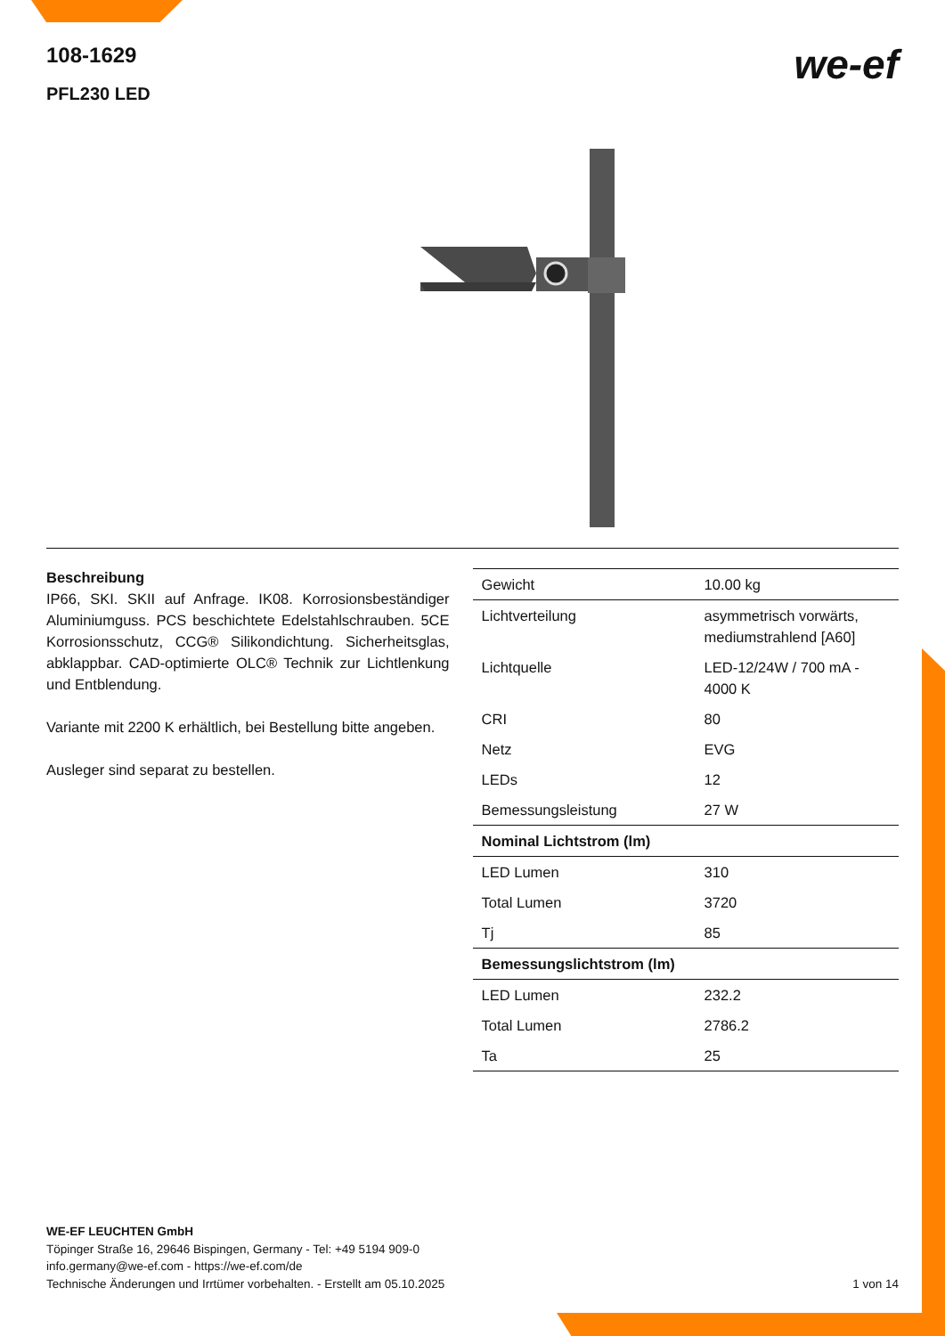108-1629
PFL230 LED
we-ef
Beschreibung
IP66, SKI. SKII auf Anfrage. IK08. Korrosionsbeständiger Aluminiumguss. PCS beschichtete Edelstahlschrauben. 5CE Korrosionsschutz, CCG® Silikondichtung. Sicherheitsglas, abklappbar. CAD-optimierte OLC® Technik zur Lichtlenkung und Entblendung.
Variante mit 2200 K erhältlich, bei Bestellung bitte angeben.
Ausleger sind separat zu bestellen.
| Gewicht | 10.00 kg |
| Lichtverteilung | asymmetrisch vorwärts, mediumstrahlend [A60] |
| Lichtquelle | LED-12/24W / 700 mA - 4000 K |
| CRI | 80 |
| Netz | EVG |
| LEDs | 12 |
| Bemessungsleistung | 27 W |
| Nominal Lichtstrom (lm) | |
| LED Lumen | 310 |
| Total Lumen | 3720 |
| Tj | 85 |
| Bemessungslichtstrom (lm) | |
| LED Lumen | 232.2 |
| Total Lumen | 2786.2 |
| Ta | 25 |
WE-EF LEUCHTEN GmbH
Töpinger Straße 16, 29646 Bispingen, Germany - Tel: +49 5194 909-0
info.germany@we-ef.com - https://we-ef.com/de
Technische Änderungen und Irrtümer vorbehalten. - Erstellt am 05.10.2025
1 von 14